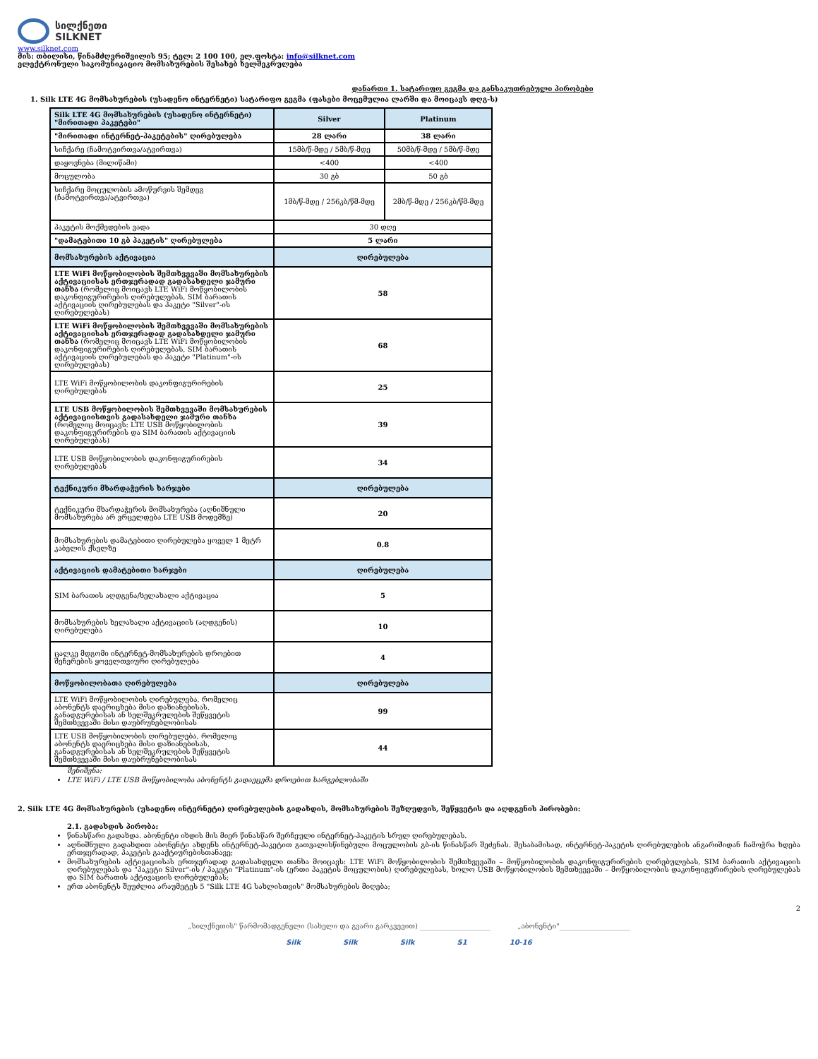სილქნეთი
SILKNET
www.silknet.com
მის: თბილისი, წინამძღვრიშვილის 95; ტელ: 2 100 100, ელ.ფოსტა: info@silknet.com
ელექტრონული საკომუნიკაციო მომსახურების შესახებ ხელშეკრულება
დანართი 1. სატარიფო გეგმა და განსაკუთრებული პირობები
1. Silk LTE 4G მომსახურების (უსადენო ინტერნეტი) სატარიფო გეგმა (ფასები მოცემულია ლარში და მოიცავს დღგ-ს)
| Silk LTE 4G მომსახურების (უსადენო ინტერნეტი) "მირითადი პაკეტები" | Silver | Platinum |
| "მირითადი ინტერნეტ-პაკეტების" ღირებულება | 28 ლარი | 38 ლარი |
| სიჩქარე (ჩამოტვირთვა/ატვირთვა) | 15მბ/წ-მდე / 5მბ/წ-მდე | 50მბ/წ-მდე / 5მბ/წ-მდე |
| დაყოვნება (მილიწამი) | <400 | <400 |
| მოცულობა | 30 გბ | 50 გბ |
| სიჩქარე მოცულობის ამოწურვის შემდეგ (ჩამოტვირთვა/ატვირთვა) | 1მბ/წ-მდე / 256კბ/წმ-მდე | 2მბ/წ-მდე / 256კბ/წმ-მდე |
| პაკეტის მოქმედების ვადა | 30 დღე | |
| "დამატებითი 10 გბ პაკეტის" ღირებულება | 5 ლარი | |
| მომსახურების აქტივაცია | ღირებულება | |
| LTE WiFi მოწყობილობის შემთხვევაში მომსახურების აქტივაციისას ერთჯერადად გადასახდელი ჯამური თანხა (რომელიც მოიცავს LTE WiFi მოწყობილობის დაკონფიგურირების ღირებულებას, SIM ბარათის აქტივაციის ღირებულებას და პაკეტი "Silver"-ის ღირებულებას) | 58 | |
| LTE WiFi მოწყობილობის შემთხვევაში მომსახურების აქტივაციისას ერთჯერადად გადასახდელი ჯამური თანხა (რომელიც მოიცავს LTE WiFi მოწყობილობის დაკონფიგურირების ღირებულებას, SIM ბარათის აქტივაციის ღირებულებას და პაკეტი "Platinum"-ის ღირებულებას) | 68 | |
| LTE WiFi მოწყობილობის დაკონფიგურირების ღირებულებას | 25 | |
| LTE USB მოწყობილობის შემთხვევაში მომსახურების აქტივაციისთვის გადასახდელი ჯამური თანხა (რომელიც მოიცავს: LTE USB მოწყობილობის დაკონფიგურირების და SIM ბარათის აქტივაციის ღირებულებას) | 39 | |
| LTE USB მოწყობილობის დაკონფიგურირების ღირებულებას | 34 | |
| ტექნიკური მხარდაჭერის ხარჯები | ღირებულება | |
| ტექნიკური მხარდაჭერის მომსახურება (აღნიშნული მომსახურება არ ვრცელდება LTE USB მოდემზე) | 20 | |
| მომსახურების დამატებითი ღირებულება ყოველ 1 მეტრ კაბელის ქსელზე | 0.8 | |
| აქტივაციის დამატებითი ხარჯები | ღირებულება | |
| SIM ბარათის აღდგენა/ხელახალი აქტივაცია | 5 | |
| მომსახურების ხელახალი აქტივაციის (აღდგენის) ღირებულება | 10 | |
| ცალკე მდგომი ინტერნეტ-მომსახურების დროებით შეჩერების ყოველთვიური ღირებულება | 4 | |
| მოწყობილობათა ღირებულება | ღირებულება | |
| LTE WiFi მოწყობილობის ღირებულება, რომელიც აბონენტს დაერიცხება მისი დაზიანებისას, განადგურებისას ან ხელშეკრულების შეწყვეტის შემთხვევაში მისი დაუბრუნებლობისას | 99 | |
| LTE USB მოწყობილობის ღირებულება, რომელიც აბონენტს დაერიცხება მისი დაზიანებისას, განადგურებისას ან ხელშეკრულების შეწყვეტის შემთხვევაში მისი დაუბრუნებლობისას | 44 | |
შენიშვნა:
LTE WiFi / LTE USB მოწყობილობა აბონენტს გადაეცემა დროებით სარგებლობაში
2. Silk LTE 4G მომსახურების (უსადენო ინტერნეტი) ღირებულების გადახდის, მომსახურების შეზღუდვის, შეწყვეტის და აღდგენის პირობები:
2.1. გადახდის პირობა:
წინასწარი გადახდა. აბონენტი იხდის მის მიერ წინასწარ შერჩეული ინტერნეტ-პაკეტის სრულ ღირებულებას.
აღნიშნული გადახდით აბონენტი ახდენს ინტერნეტ-პაკეტით გათვალისწინებული მოცულობის გბ-ის წინასწარ შეძენას. შესაბამისად, ინტერნეტ-პაკეტის ღირებულების ანგარიშიდან ჩამოჭრა ხდება ერთჯერადად, პაკეტის გააქტიურებისთანავე;
მომსახურების აქტივაციისას ერთჯერადად გადასახდელი თანხა მოიცავს: LTE WiFi მოწყობილობის შემთხვევაში – მოწყობილობის დაკონფიგურირების ღირებულებას, SIM ბარათის აქტივაციის ღირებულებას და "პაკეტი Silver"-ის / პაკეტი "Platinum"-ის (ერთი პაკეტის მოცულობის) ღირებულებას, ხოლო USB მოწყობილობის შემთხვევაში – მოწყობილობის დაკონფიგურირების ღირებულებას და SIM ბარათის აქტივაციის ღირებულებას;
ერთ აბონენტს შეუძლია არაუმეტეს 5 "Silk LTE 4G სახლისთვის" მომსახურების მიღება;
2
„სილქნეთის" წარმომადგენელი (სახელი და გვარი გარკვევით) ____________________ „აბონენტი"____________________
Silk Silk Silk S1 10-16